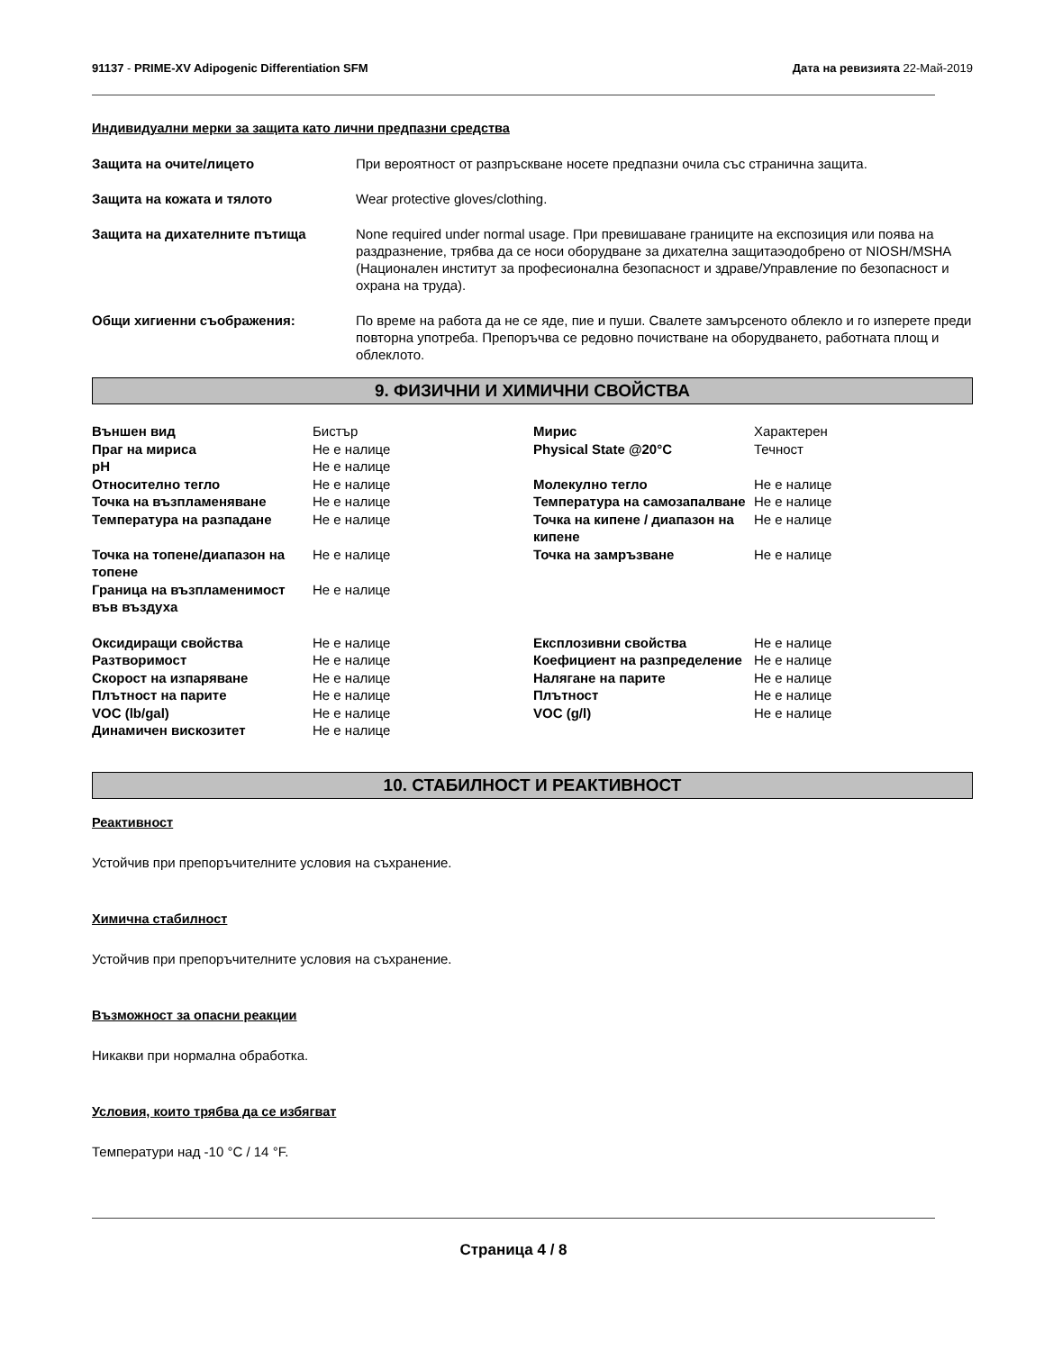91137 - PRIME-XV Adipogenic Differentiation SFM Дата на ревизията 22-Май-2019
Индивидуални мерки за защита като лични предпазни средства
Защита на очите/лицето При вероятност от разпръскване носете предпазни очила със странична защита.
Защита на кожата и тялото Wear protective gloves/clothing.
Защита на дихателните пътища None required under normal usage. При превишаване границите на експозиция или поява на раздразнение, трябва да се носи оборудване за дихателна защитаэодобрено от NIOSH/MSHA (Национален институт за професионална безопасност и здраве/Управление по безопасност и охрана на труда).
Общи хигиенни съображения: По време на работа да не се яде, пие и пуши. Свалете замърсеното облекло и го изперете преди повторна употреба. Препоръчва се редовно почистване на оборудването, работната площ и облеклото.
9. ФИЗИЧНИ И ХИМИЧНИ СВОЙСТВА
| Външен вид | Бистър | Мирис | Характерен |
| Праг на мириса | Не е налице | Physical State @20°C | Течност |
| pH | Не е налице | | |
| Относително тегло | Не е налице | Молекулно тегло | Не е налице |
| Точка на възпламеняване | Не е налице | Температура на самозапалване | Не е налице |
| Температура на разпадане | Не е налице | Точка на кипене / диапазон на кипене | Не е налице |
| Точка на топене/диапазон на топене | Не е налице | Точка на замръзване | Не е налице |
| Граница на възпламенимост във въздуха | Не е налице | | |
| Оксидиращи свойства | Не е налице | Експлозивни свойства | Не е налице |
| Разтворимост | Не е налице | Коефициент на разпределение | Не е налице |
| Скорост на изпаряване | Не е налице | Налягане на парите | Не е налице |
| Плътност на парите | Не е налице | Плътност | Не е налице |
| VOC (lb/gal) | Не е налице | VOC (g/l) | Не е налице |
| Динамичен вискозитет | Не е налице | | |
10. СТАБИЛНОСТ И РЕАКТИВНОСТ
Реактивност
Устойчив при препоръчителните условия на съхранение.
Химична стабилност
Устойчив при препоръчителните условия на съхранение.
Възможност за опасни реакции
Никакви при нормална обработка.
Условия, които трябва да се избягват
Температури над -10 °C / 14 °F.
Страница 4 / 8